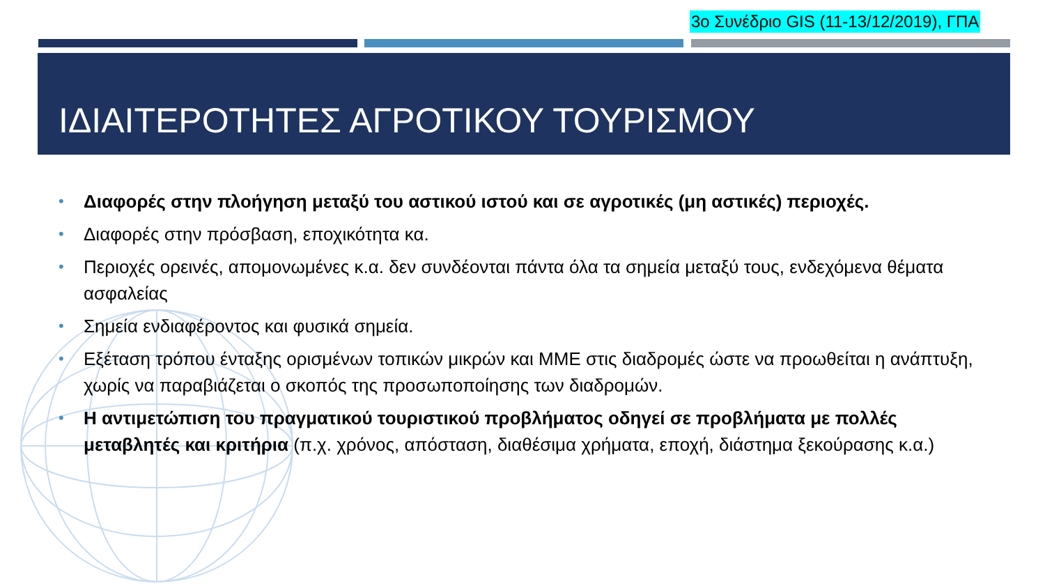3ο Συνέδριο GIS (11-13/12/2019), ΓΠΑ
ΙΔΙΑΙΤΕΡΟΤΗΤΕΣ ΑΓΡΟΤΙΚΟΥ ΤΟΥΡΙΣΜΟΥ
• Διαφορές στην πλοήγηση μεταξύ του αστικού ιστού και σε αγροτικές (μη αστικές) περιοχές.
• Διαφορές στην πρόσβαση, εποχικότητα κα.
• Περιοχές ορεινές, απομονωμένες κ.α. δεν συνδέονται πάντα όλα τα σημεία μεταξύ τους, ενδεχόμενα θέματα ασφαλείας
• Σημεία ενδιαφέροντος και φυσικά σημεία.
• Εξέταση τρόπου ένταξης ορισμένων τοπικών μικρών και ΜΜΕ στις διαδρομές ώστε να προωθείται η ανάπτυξη, χωρίς να παραβιάζεται ο σκοπός της προσωποποίησης των διαδρομών.
• Η αντιμετώπιση του πραγματικού τουριστικού προβλήματος οδηγεί σε προβλήματα με πολλές μεταβλητές και κριτήρια (π.χ. χρόνος, απόσταση, διαθέσιμα χρήματα, εποχή, διάστημα ξεκούρασης κ.α.)